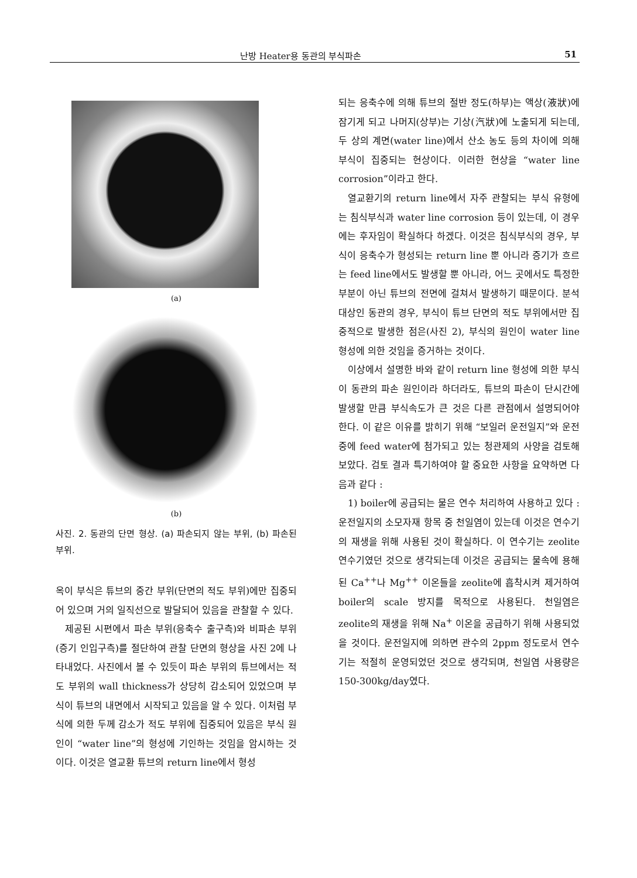난방 Heater용 동관의 부식파손 51
(a)
(b)
사진. 2. 동관의 단면 형상. (a) 파손되지 않는 부위, (b) 파손된 부위.
옥이 부식은 튜브의 중간 부위(단면의 적도 부위)에만 집중되어 있으며 거의 일직선으로 발달되어 있음을 관찰할 수 있다.
제공된 시편에서 파손 부위(응축수 출구측)와 비파손 부위(증기 인입구측)를 절단하여 관찰 단면의 형상을 사진 2에 나타내었다. 사진에서 볼 수 있듯이 파손 부위의 튜브에서는 적도 부위의 wall thickness가 상당히 감소되어 있었으며 부식이 튜브의 내면에서 시작되고 있음을 알 수 있다. 이처럼 부식에 의한 두께 감소가 적도 부위에 집중되어 있음은 부식 원인이 “water line”의 형성에 기인하는 것임을 암시하는 것이다. 이것은 열교환 튜브의 return line에서 형성
되는 응축수에 의해 튜브의 절반 정도(하부)는 액상(液狀)에 잠기게 되고 나머지(상부)는 기상(汽狀)에 노출되게 되는데, 두 상의 계면(water line)에서 산소 농도 등의 차이에 의해 부식이 집중되는 현상이다. 이러한 현상을 “water line corrosion”이라고 한다.
열교환기의 return line에서 자주 관찰되는 부식 유형에는 침식부식과 water line corrosion 등이 있는데, 이 경우에는 후자임이 확실하다 하겠다. 이것은 침식부식의 경우, 부식이 응축수가 형성되는 return line 뿐 아니라 증기가 흐르는 feed line에서도 발생할 뿐 아니라, 어느 곳에서도 특정한 부분이 아닌 튜브의 전면에 걸쳐서 발생하기 때문이다. 분석 대상인 동관의 경우, 부식이 튜브 단면의 적도 부위에서만 집중적으로 발생한 점은(사진 2), 부식의 원인이 water line 형성에 의한 것임을 증거하는 것이다.
이상에서 설명한 바와 같이 return line 형성에 의한 부식이 동관의 파손 원인이라 하더라도, 튜브의 파손이 단시간에 발생할 만큼 부식속도가 큰 것은 다른 관점에서 설명되어야 한다. 이 같은 이유를 밝히기 위해 “보일러 운전일지”와 운전 중에 feed water에 첨가되고 있는 청관제의 사양을 검토해 보았다. 검토 결과 특기하여야 할 중요한 사항을 요약하면 다음과 같다 :
1) boiler에 공급되는 물은 연수 처리하여 사용하고 있다 : 운전일지의 소모자재 항목 중 천일염이 있는데 이것은 연수기의 재생을 위해 사용된 것이 확실하다. 이 연수기는 zeolite 연수기였던 것으로 생각되는데 이것은 공급되는 물속에 용해된 Ca<sup>++</sup>나 Mg<sup>++</sup> 이온들을 zeolite에 흡착시켜 제거하여 boiler의 scale 방지를 목적으로 사용된다. 천일염은 zeolite의 재생을 위해 Na<sup>+</sup> 이온을 공급하기 위해 사용되었을 것이다. 운전일지에 의하면 관수의 2ppm 정도로서 연수기는 적절히 운영되었던 것으로 생각되며, 천일염 사용량은 150-300kg/day였다.